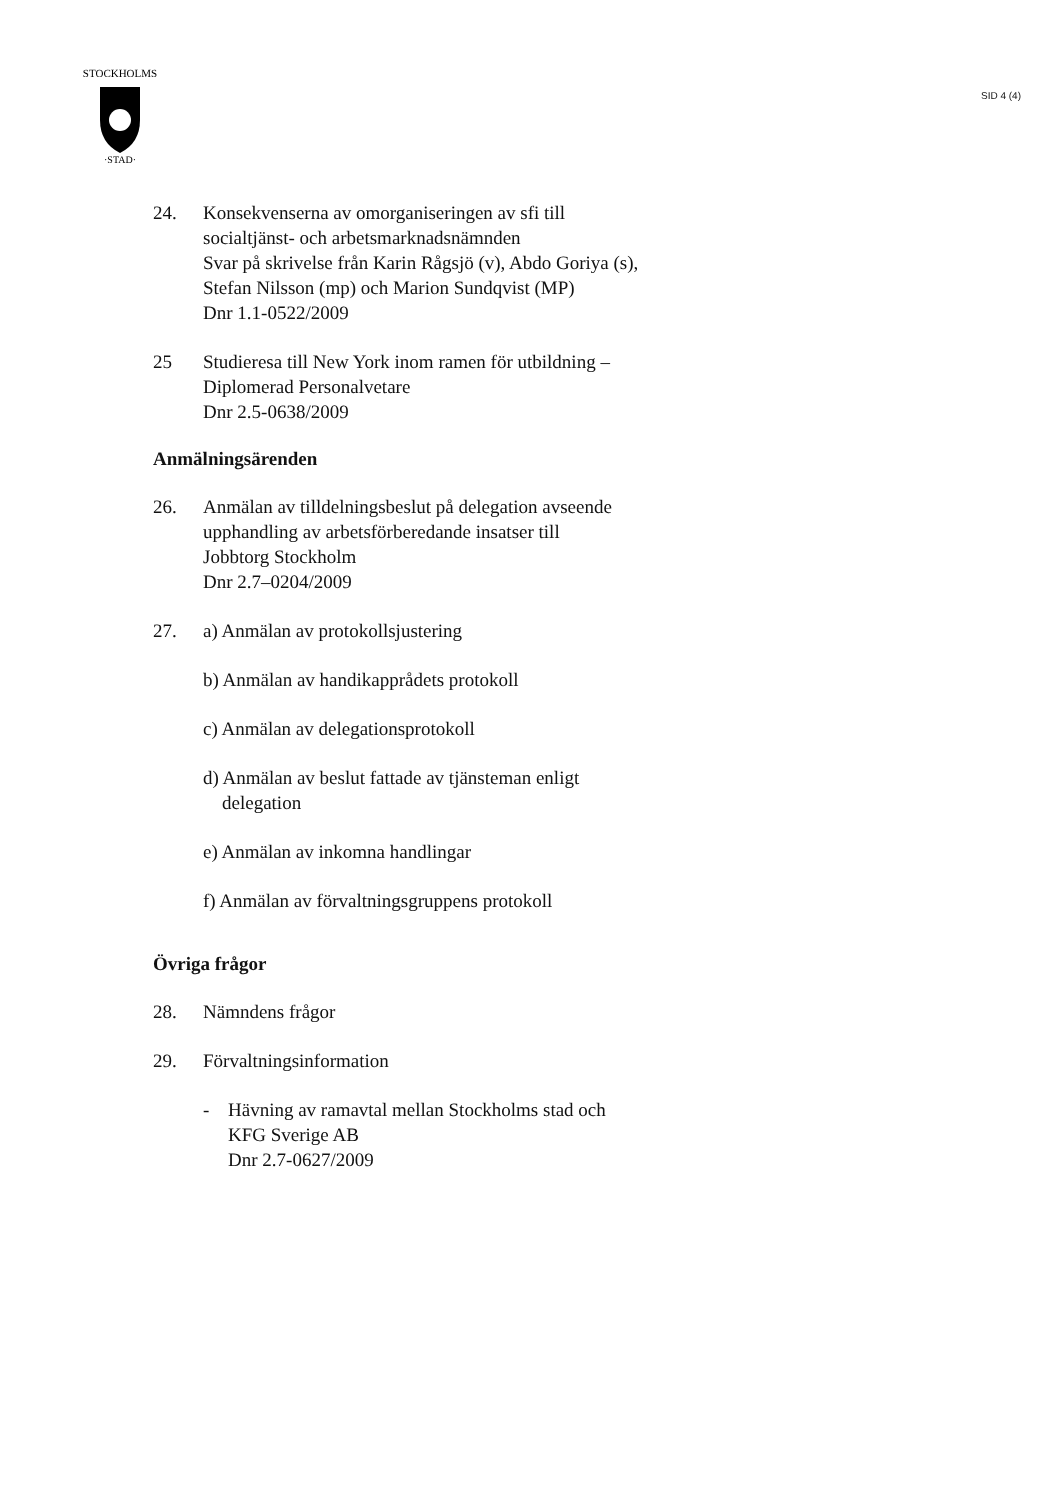STOCKHOLMS
·STAD·
SID 4 (4)
24. Konsekvenserna av omorganiseringen av sfi till
socialtjänst- och arbetsmarknadsnämnden
Svar på skrivelse från Karin Rågsjö (v), Abdo Goriya (s),
Stefan Nilsson (mp) och Marion Sundqvist (MP)
Dnr 1.1-0522/2009
25 Studieresa till New York inom ramen för utbildning –
Diplomerad Personalvetare
Dnr 2.5-0638/2009
Anmälningsärenden
26. Anmälan av tilldelningsbeslut på delegation avseende
upphandling av arbetsförberedande insatser till
Jobbtorg Stockholm
Dnr 2.7–0204/2009
27. a) Anmälan av protokollsjustering
b) Anmälan av handikapprådets protokoll
c) Anmälan av delegationsprotokoll
d) Anmälan av beslut fattade av tjänsteman enligt
delegation
e) Anmälan av inkomna handlingar
f) Anmälan av förvaltningsgruppens protokoll
Övriga frågor
28. Nämndens frågor
29. Förvaltningsinformation
- Hävning av ramavtal mellan Stockholms stad och
KFG Sverige AB
Dnr 2.7-0627/2009